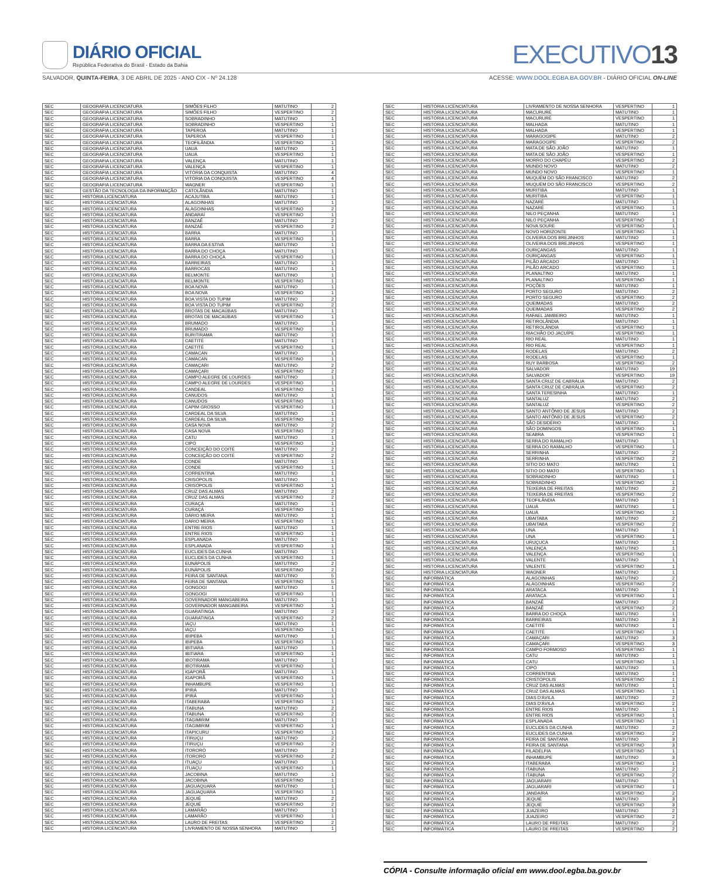DIÁRIO OFICIAL
República Federativa do Brasil - Estado da Bahia
EXECUTIVO13
SALVADOR, QUINTA-FEIRA, 3 DE ABRIL DE 2025 - ANO CIX - Nº 24.128 ACESSE: WWW.DOOL.EGBA.BA.GOV.BR - DIÁRIO OFICIAL ON-LINE
| SEC | GEOGRAFIA LICENCIATURA | SIMÕES FILHO | MATUTINO | 2 |
| SEC | GEOGRAFIA LICENCIATURA | SIMÕES FILHO | VESPERTINO | 2 |
| SEC | GEOGRAFIA LICENCIATURA | SOBRADINHO | MATUTINO | 1 |
| SEC | GEOGRAFIA LICENCIATURA | SOBRADINHO | VESPERTINO | 1 |
| SEC | GEOGRAFIA LICENCIATURA | TAPEROÁ | MATUTINO | 1 |
| SEC | GEOGRAFIA LICENCIATURA | TAPEROÁ | VESPERTINO | 1 |
| SEC | GEOGRAFIA LICENCIATURA | TEOFILÂNDIA | VESPERTINO | 1 |
| SEC | GEOGRAFIA LICENCIATURA | UAUÁ | MATUTINO | 1 |
| SEC | GEOGRAFIA LICENCIATURA | UAUÁ | VESPERTINO | 1 |
| SEC | GEOGRAFIA LICENCIATURA | VALENÇA | MATUTINO | 1 |
| SEC | GEOGRAFIA LICENCIATURA | VALENÇA | VESPERTINO | 1 |
| SEC | GEOGRAFIA LICENCIATURA | VITÓRIA DA CONQUISTA | MATUTINO | 4 |
| SEC | GEOGRAFIA LICENCIATURA | VITÓRIA DA CONQUISTA | VESPERTINO | 4 |
| SEC | GEOGRAFIA LICENCIATURA | WAGNER | VESPERTINO | 1 |
| SEC | GESTÃO DA TECNOLOGIA DA INFORMAÇÃO | CATOLÂNDIA | MATUTINO | 1 |
| SEC | HISTÓRIA LICENCIATURA | ACAJUTIBA | MATUTINO | 1 |
| SEC | HISTÓRIA LICENCIATURA | ALAGOINHAS | MATUTINO | 1 |
| SEC | HISTÓRIA LICENCIATURA | ALAGOINHAS | VESPERTINO | 2 |
| SEC | HISTÓRIA LICENCIATURA | ANDARAÍ | VESPERTINO | 1 |
| SEC | HISTÓRIA LICENCIATURA | BANZAÊ | MATUTINO | 2 |
| SEC | HISTÓRIA LICENCIATURA | BANZAÊ | VESPERTINO | 2 |
| SEC | HISTÓRIA LICENCIATURA | BARRA | MATUTINO | 1 |
| SEC | HISTÓRIA LICENCIATURA | BARRA | VESPERTINO | 1 |
| SEC | HISTÓRIA LICENCIATURA | BARRA DA ESTIVA | MATUTINO | 1 |
| SEC | HISTÓRIA LICENCIATURA | BARRA DO CHOÇA | MATUTINO | 1 |
| SEC | HISTÓRIA LICENCIATURA | BARRA DO CHOÇA | VESPERTINO | 1 |
| SEC | HISTÓRIA LICENCIATURA | BARREIRAS | MATUTINO | 1 |
| SEC | HISTÓRIA LICENCIATURA | BARROCAS | MATUTINO | 1 |
| SEC | HISTÓRIA LICENCIATURA | BELMONTE | MATUTINO | 1 |
| SEC | HISTÓRIA LICENCIATURA | BELMONTE | VESPERTINO | 1 |
| SEC | HISTÓRIA LICENCIATURA | BOA NOVA | MATUTINO | 1 |
| SEC | HISTÓRIA LICENCIATURA | BOA NOVA | VESPERTINO | 1 |
| SEC | HISTÓRIA LICENCIATURA | BOA VISTA DO TUPIM | MATUTINO | 2 |
| SEC | HISTÓRIA LICENCIATURA | BOA VISTA DO TUPIM | VESPERTINO | 2 |
| SEC | HISTÓRIA LICENCIATURA | BROTAS DE MACAÚBAS | MATUTINO | 1 |
| SEC | HISTÓRIA LICENCIATURA | BROTAS DE MACAÚBAS | VESPERTINO | 1 |
| SEC | HISTÓRIA LICENCIATURA | BRUMADO | MATUTINO | 1 |
| SEC | HISTÓRIA LICENCIATURA | BRUMADO | VESPERTINO | 1 |
| SEC | HISTÓRIA LICENCIATURA | BURITIRAMA | MATUTINO | 1 |
| SEC | HISTÓRIA LICENCIATURA | CAETITÉ | MATUTINO | 1 |
| SEC | HISTÓRIA LICENCIATURA | CAETITÉ | VESPERTINO | 1 |
| SEC | HISTÓRIA LICENCIATURA | CAMACAN | MATUTINO | 1 |
| SEC | HISTÓRIA LICENCIATURA | CAMACAN | VESPERTINO | 1 |
| SEC | HISTÓRIA LICENCIATURA | CAMAÇARI | MATUTINO | 2 |
| SEC | HISTÓRIA LICENCIATURA | CAMAÇARI | VESPERTINO | 2 |
| SEC | HISTÓRIA LICENCIATURA | CAMPO ALEGRE DE LOURDES | MATUTINO | 1 |
| SEC | HISTÓRIA LICENCIATURA | CAMPO ALEGRE DE LOURDES | VESPERTINO | 1 |
| SEC | HISTÓRIA LICENCIATURA | CANDEAL | VESPERTINO | 1 |
| SEC | HISTÓRIA LICENCIATURA | CANUDOS | MATUTINO | 1 |
| SEC | HISTÓRIA LICENCIATURA | CANUDOS | VESPERTINO | 1 |
| SEC | HISTÓRIA LICENCIATURA | CAPIM GROSSO | VESPERTINO | 1 |
| SEC | HISTÓRIA LICENCIATURA | CARDEAL DA SILVA | MATUTINO | 1 |
| SEC | HISTÓRIA LICENCIATURA | CARDEAL DA SILVA | VESPERTINO | 1 |
| SEC | HISTÓRIA LICENCIATURA | CASA NOVA | MATUTINO | 2 |
| SEC | HISTÓRIA LICENCIATURA | CASA NOVA | VESPERTINO | 2 |
| SEC | HISTÓRIA LICENCIATURA | CATU | MATUTINO | 1 |
| SEC | HISTÓRIA LICENCIATURA | CIPÓ | VESPERTINO | 1 |
| SEC | HISTÓRIA LICENCIATURA | CONCEIÇÃO DO COITÉ | MATUTINO | 2 |
| SEC | HISTÓRIA LICENCIATURA | CONCEIÇÃO DO COITÉ | VESPERTINO | 2 |
| SEC | HISTÓRIA LICENCIATURA | CONDE | MATUTINO | 1 |
| SEC | HISTÓRIA LICENCIATURA | CONDE | VESPERTINO | 1 |
| SEC | HISTÓRIA LICENCIATURA | CORRENTINA | MATUTINO | 1 |
| SEC | HISTÓRIA LICENCIATURA | CRISÓPOLIS | MATUTINO | 1 |
| SEC | HISTÓRIA LICENCIATURA | CRISÓPOLIS | VESPERTINO | 1 |
| SEC | HISTÓRIA LICENCIATURA | CRUZ DAS ALMAS | MATUTINO | 2 |
| SEC | HISTÓRIA LICENCIATURA | CRUZ DAS ALMAS | VESPERTINO | 2 |
| SEC | HISTÓRIA LICENCIATURA | CURAÇÁ | MATUTINO | 1 |
| SEC | HISTÓRIA LICENCIATURA | CURAÇÁ | VESPERTINO | 1 |
| SEC | HISTÓRIA LICENCIATURA | DÁRIO MEIRA | MATUTINO | 1 |
| SEC | HISTÓRIA LICENCIATURA | DÁRIO MEIRA | VESPERTINO | 1 |
| SEC | HISTÓRIA LICENCIATURA | ENTRE RIOS | MATUTINO | 1 |
| SEC | HISTÓRIA LICENCIATURA | ENTRE RIOS | VESPERTINO | 1 |
| SEC | HISTÓRIA LICENCIATURA | ESPLANADA | MATUTINO | 1 |
| SEC | HISTÓRIA LICENCIATURA | ESPLANADA | VESPERTINO | 1 |
| SEC | HISTÓRIA LICENCIATURA | EUCLIDES DA CUNHA | MATUTINO | 1 |
| SEC | HISTÓRIA LICENCIATURA | EUCLIDES DA CUNHA | VESPERTINO | 1 |
| SEC | HISTÓRIA LICENCIATURA | EUNÁPOLIS | MATUTINO | 2 |
| SEC | HISTÓRIA LICENCIATURA | EUNÁPOLIS | VESPERTINO | 2 |
| SEC | HISTÓRIA LICENCIATURA | FEIRA DE SANTANA | MATUTINO | 5 |
| SEC | HISTÓRIA LICENCIATURA | FEIRA DE SANTANA | VESPERTINO | 5 |
| SEC | HISTÓRIA LICENCIATURA | GONGOGI | MATUTINO | 1 |
| SEC | HISTÓRIA LICENCIATURA | GONGOGI | VESPERTINO | 1 |
| SEC | HISTÓRIA LICENCIATURA | GOVERNADOR MANGABEIRA | MATUTINO | 1 |
| SEC | HISTÓRIA LICENCIATURA | GOVERNADOR MANGABEIRA | VESPERTINO | 1 |
| SEC | HISTÓRIA LICENCIATURA | GUARATINGA | MATUTINO | 2 |
| SEC | HISTÓRIA LICENCIATURA | GUARATINGA | VESPERTINO | 2 |
| SEC | HISTÓRIA LICENCIATURA | IAÇU | MATUTINO | 1 |
| SEC | HISTÓRIA LICENCIATURA | IAÇU | VESPERTINO | 1 |
| SEC | HISTÓRIA LICENCIATURA | IBIPEBA | MATUTINO | 1 |
| SEC | HISTÓRIA LICENCIATURA | IBIPEBA | VESPERTINO | 1 |
| SEC | HISTÓRIA LICENCIATURA | IBITIARA | MATUTINO | 1 |
| SEC | HISTÓRIA LICENCIATURA | IBITIARA | VESPERTINO | 1 |
| SEC | HISTÓRIA LICENCIATURA | IBOTIRAMA | MATUTINO | 1 |
| SEC | HISTÓRIA LICENCIATURA | IBOTIRAMA | VESPERTINO | 1 |
| SEC | HISTÓRIA LICENCIATURA | IGAPORÃ | MATUTINO | 1 |
| SEC | HISTÓRIA LICENCIATURA | IGAPORÃ | VESPERTINO | 1 |
| SEC | HISTÓRIA LICENCIATURA | INHAMBUPE | VESPERTINO | 1 |
| SEC | HISTÓRIA LICENCIATURA | IPIRÁ | MATUTINO | 1 |
| SEC | HISTÓRIA LICENCIATURA | IPIRÁ | VESPERTINO | 1 |
| SEC | HISTÓRIA LICENCIATURA | ITABERABA | VESPERTINO | 1 |
| SEC | HISTÓRIA LICENCIATURA | ITABUNA | MATUTINO | 2 |
| SEC | HISTÓRIA LICENCIATURA | ITABUNA | VESPERTINO | 2 |
| SEC | HISTÓRIA LICENCIATURA | ITAGIMIRIM | MATUTINO | 1 |
| SEC | HISTÓRIA LICENCIATURA | ITAGIMIRIM | VESPERTINO | 1 |
| SEC | HISTÓRIA LICENCIATURA | ITAPICURU | VESPERTINO | 1 |
| SEC | HISTÓRIA LICENCIATURA | ITIRUÇU | MATUTINO | 2 |
| SEC | HISTÓRIA LICENCIATURA | ITIRUÇU | VESPERTINO | 2 |
| SEC | HISTÓRIA LICENCIATURA | ITORORÓ | MATUTINO | 2 |
| SEC | HISTÓRIA LICENCIATURA | ITORORÓ | VESPERTINO | 2 |
| SEC | HISTÓRIA LICENCIATURA | ITUAÇU | MATUTINO | 1 |
| SEC | HISTÓRIA LICENCIATURA | ITUAÇU | VESPERTINO | 1 |
| SEC | HISTÓRIA LICENCIATURA | JACOBINA | MATUTINO | 1 |
| SEC | HISTÓRIA LICENCIATURA | JACOBINA | VESPERTINO | 1 |
| SEC | HISTÓRIA LICENCIATURA | JAGUAQUARA | MATUTINO | 1 |
| SEC | HISTÓRIA LICENCIATURA | JAGUAQUARA | VESPERTINO | 1 |
| SEC | HISTÓRIA LICENCIATURA | JEQUIÉ | MATUTINO | 2 |
| SEC | HISTÓRIA LICENCIATURA | JEQUIÉ | VESPERTINO | 2 |
| SEC | HISTÓRIA LICENCIATURA | LAMARÃO | MATUTINO | 1 |
| SEC | HISTÓRIA LICENCIATURA | LAMARÃO | VESPERTINO | 1 |
| SEC | HISTÓRIA LICENCIATURA | LAURO DE FREITAS | VESPERTINO | 2 |
| SEC | HISTÓRIA LICENCIATURA | LIVRAMENTO DE NOSSA SENHORA | MATUTINO | 1 |
| SEC | HISTÓRIA LICENCIATURA | LIVRAMENTO DE NOSSA SENHORA | VESPERTINO | 1 |
| SEC | HISTÓRIA LICENCIATURA | MACURURÉ | MATUTINO | 1 |
| SEC | HISTÓRIA LICENCIATURA | MACURURÉ | VESPERTINO | 1 |
| SEC | HISTÓRIA LICENCIATURA | MALHADA | MATUTINO | 1 |
| SEC | HISTÓRIA LICENCIATURA | MALHADA | VESPERTINO | 1 |
| SEC | HISTÓRIA LICENCIATURA | MARAGOGIPE | MATUTINO | 2 |
| SEC | HISTÓRIA LICENCIATURA | MARAGOGIPE | VESPERTINO | 2 |
| SEC | HISTÓRIA LICENCIATURA | MATA DE SÃO JOÃO | MATUTINO | 1 |
| SEC | HISTÓRIA LICENCIATURA | MATA DE SÃO JOÃO | VESPERTINO | 1 |
| SEC | HISTÓRIA LICENCIATURA | MORRO DO CHAPÉU | VESPERTINO | 2 |
| SEC | HISTÓRIA LICENCIATURA | MUNDO NOVO | MATUTINO | 2 |
| SEC | HISTÓRIA LICENCIATURA | MUNDO NOVO | VESPERTINO | 1 |
| SEC | HISTÓRIA LICENCIATURA | MUQUÉM DO SÃO FRANCISCO | MATUTINO | 2 |
| SEC | HISTÓRIA LICENCIATURA | MUQUÉM DO SÃO FRANCISCO | VESPERTINO | 2 |
| SEC | HISTÓRIA LICENCIATURA | MURITIBA | MATUTINO | 1 |
| SEC | HISTÓRIA LICENCIATURA | MURITIBA | VESPERTINO | 1 |
| SEC | HISTÓRIA LICENCIATURA | NAZARÉ | MATUTINO | 1 |
| SEC | HISTÓRIA LICENCIATURA | NAZARÉ | VESPERTINO | 1 |
| SEC | HISTÓRIA LICENCIATURA | NILO PEÇANHA | MATUTINO | 1 |
| SEC | HISTÓRIA LICENCIATURA | NILO PEÇANHA | VESPERTINO | 1 |
| SEC | HISTÓRIA LICENCIATURA | NOVA SOURE | VESPERTINO | 1 |
| SEC | HISTÓRIA LICENCIATURA | NOVO HORIZONTE | VESPERTINO | 1 |
| SEC | HISTÓRIA LICENCIATURA | OLIVEIRA DOS BREJINHOS | MATUTINO | 1 |
| SEC | HISTÓRIA LICENCIATURA | OLIVEIRA DOS BREJINHOS | VESPERTINO | 1 |
| SEC | HISTÓRIA LICENCIATURA | OURIÇANGAS | MATUTINO | 1 |
| SEC | HISTÓRIA LICENCIATURA | OURIÇANGAS | VESPERTINO | 1 |
| SEC | HISTÓRIA LICENCIATURA | PILÃO ARCADO | MATUTINO | 1 |
| SEC | HISTÓRIA LICENCIATURA | PILÃO ARCADO | VESPERTINO | 1 |
| SEC | HISTÓRIA LICENCIATURA | PLANALTINO | MATUTINO | 1 |
| SEC | HISTÓRIA LICENCIATURA | PLANALTINO | VESPERTINO | 1 |
| SEC | HISTÓRIA LICENCIATURA | POÇÕES | MATUTINO | 1 |
| SEC | HISTÓRIA LICENCIATURA | PORTO SEGURO | MATUTINO | 2 |
| SEC | HISTÓRIA LICENCIATURA | PORTO SEGURO | VESPERTINO | 2 |
| SEC | HISTÓRIA LICENCIATURA | QUEIMADAS | MATUTINO | 2 |
| SEC | HISTÓRIA LICENCIATURA | QUEIMADAS | VESPERTINO | 2 |
| SEC | HISTÓRIA LICENCIATURA | RAFAEL JAMBEIRO | MATUTINO | 1 |
| SEC | HISTÓRIA LICENCIATURA | RETIROLÂNDIA | MATUTINO | 1 |
| SEC | HISTÓRIA LICENCIATURA | RETIROLÂNDIA | VESPERTINO | 1 |
| SEC | HISTÓRIA LICENCIATURA | RIACHÃO DO JACUÍPE | VESPERTINO | 1 |
| SEC | HISTÓRIA LICENCIATURA | RIO REAL | MATUTINO | 1 |
| SEC | HISTÓRIA LICENCIATURA | RIO REAL | VESPERTINO | 1 |
| SEC | HISTÓRIA LICENCIATURA | RODELAS | MATUTINO | 2 |
| SEC | HISTÓRIA LICENCIATURA | RODELAS | VESPERTINO | 1 |
| SEC | HISTÓRIA LICENCIATURA | RUY BARBOSA | VESPERTINO | 2 |
| SEC | HISTÓRIA LICENCIATURA | SALVADOR | MATUTINO | 19 |
| SEC | HISTÓRIA LICENCIATURA | SALVADOR | VESPERTINO | 19 |
| SEC | HISTÓRIA LICENCIATURA | SANTA CRUZ DE CABRÁLIA | MATUTINO | 2 |
| SEC | HISTÓRIA LICENCIATURA | SANTA CRUZ DE CABRÁLIA | VESPERTINO | 2 |
| SEC | HISTÓRIA LICENCIATURA | SANTA TERESINHA | MATUTINO | 1 |
| SEC | HISTÓRIA LICENCIATURA | SANTALUZ | MATUTINO | 2 |
| SEC | HISTÓRIA LICENCIATURA | SANTALUZ | VESPERTINO | 2 |
| SEC | HISTÓRIA LICENCIATURA | SANTO ANTÔNIO DE JESUS | MATUTINO | 2 |
| SEC | HISTÓRIA LICENCIATURA | SANTO ANTÔNIO DE JESUS | VESPERTINO | 2 |
| SEC | HISTÓRIA LICENCIATURA | SÃO DESIDÉRIO | MATUTINO | 1 |
| SEC | HISTÓRIA LICENCIATURA | SÃO DOMINGOS | VESPERTINO | 1 |
| SEC | HISTÓRIA LICENCIATURA | SEABRA | VESPERTINO | 1 |
| SEC | HISTÓRIA LICENCIATURA | SERRA DO RAMALHO | MATUTINO | 1 |
| SEC | HISTÓRIA LICENCIATURA | SERRA DO RAMALHO | VESPERTINO | 1 |
| SEC | HISTÓRIA LICENCIATURA | SERRINHA | MATUTINO | 2 |
| SEC | HISTÓRIA LICENCIATURA | SERRINHA | VESPERTINO | 2 |
| SEC | HISTÓRIA LICENCIATURA | SÍTIO DO MATO | MATUTINO | 1 |
| SEC | HISTÓRIA LICENCIATURA | SÍTIO DO MATO | VESPERTINO | 1 |
| SEC | HISTÓRIA LICENCIATURA | SOBRADINHO | MATUTINO | 1 |
| SEC | HISTÓRIA LICENCIATURA | SOBRADINHO | VESPERTINO | 1 |
| SEC | HISTÓRIA LICENCIATURA | TEIXEIRA DE FREITAS | MATUTINO | 2 |
| SEC | HISTÓRIA LICENCIATURA | TEIXEIRA DE FREITAS | VESPERTINO | 2 |
| SEC | HISTÓRIA LICENCIATURA | TEOFILÂNDIA | MATUTINO | 1 |
| SEC | HISTÓRIA LICENCIATURA | UAUÁ | MATUTINO | 1 |
| SEC | HISTÓRIA LICENCIATURA | UAUÁ | VESPERTINO | 1 |
| SEC | HISTÓRIA LICENCIATURA | UBAITABA | MATUTINO | 2 |
| SEC | HISTÓRIA LICENCIATURA | UBAITABA | VESPERTINO | 2 |
| SEC | HISTÓRIA LICENCIATURA | UNA | MATUTINO | 1 |
| SEC | HISTÓRIA LICENCIATURA | UNA | VESPERTINO | 1 |
| SEC | HISTÓRIA LICENCIATURA | URUÇUCA | MATUTINO | 1 |
| SEC | HISTÓRIA LICENCIATURA | VALENÇA | MATUTINO | 1 |
| SEC | HISTÓRIA LICENCIATURA | VALENÇA | VESPERTINO | 1 |
| SEC | HISTÓRIA LICENCIATURA | VALENTE | MATUTINO | 1 |
| SEC | HISTÓRIA LICENCIATURA | VALENTE | VESPERTINO | 1 |
| SEC | HISTÓRIA LICENCIATURA | WAGNER | MATUTINO | 1 |
| SEC | INFORMÁTICA | ALAGOINHAS | MATUTINO | 2 |
| SEC | INFORMÁTICA | ALAGOINHAS | VESPERTINO | 2 |
| SEC | INFORMÁTICA | ARATACA | MATUTINO | 1 |
| SEC | INFORMÁTICA | ARATACA | VESPERTINO | 1 |
| SEC | INFORMÁTICA | BANZAÊ | MATUTINO | 2 |
| SEC | INFORMÁTICA | BANZAÊ | VESPERTINO | 2 |
| SEC | INFORMÁTICA | BARRA DO CHOÇA | MATUTINO | 1 |
| SEC | INFORMÁTICA | BARREIRAS | MATUTINO | 3 |
| SEC | INFORMÁTICA | CAETITÉ | MATUTINO | 1 |
| SEC | INFORMÁTICA | CAETITÉ | VESPERTINO | 1 |
| SEC | INFORMÁTICA | CAMAÇARI | MATUTINO | 3 |
| SEC | INFORMÁTICA | CAMAÇARI | VESPERTINO | 3 |
| SEC | INFORMÁTICA | CAMPO FORMOSO | VESPERTINO | 1 |
| SEC | INFORMÁTICA | CATU | MATUTINO | 1 |
| SEC | INFORMÁTICA | CATU | VESPERTINO | 1 |
| SEC | INFORMÁTICA | CIPÓ | MATUTINO | 1 |
| SEC | INFORMÁTICA | CORRENTINA | MATUTINO | 1 |
| SEC | INFORMÁTICA | CRISTÓPOLIS | VESPERTINO | 1 |
| SEC | INFORMÁTICA | CRUZ DAS ALMAS | MATUTINO | 1 |
| SEC | INFORMÁTICA | CRUZ DAS ALMAS | VESPERTINO | 1 |
| SEC | INFORMÁTICA | DIAS D'ÁVILA | MATUTINO | 2 |
| SEC | INFORMÁTICA | DIAS D'ÁVILA | VESPERTINO | 2 |
| SEC | INFORMÁTICA | ENTRE RIOS | MATUTINO | 1 |
| SEC | INFORMÁTICA | ENTRE RIOS | VESPERTINO | 1 |
| SEC | INFORMÁTICA | ESPLANADA | VESPERTINO | 1 |
| SEC | INFORMÁTICA | EUCLIDES DA CUNHA | MATUTINO | 2 |
| SEC | INFORMÁTICA | EUCLIDES DA CUNHA | VESPERTINO | 2 |
| SEC | INFORMÁTICA | FEIRA DE SANTANA | MATUTINO | 3 |
| SEC | INFORMÁTICA | FEIRA DE SANTANA | VESPERTINO | 3 |
| SEC | INFORMÁTICA | FILADÉLFIA | VESPERTINO | 1 |
| SEC | INFORMÁTICA | INHAMBUPE | MATUTINO | 3 |
| SEC | INFORMÁTICA | ITABERABA | VESPERTINO | 1 |
| SEC | INFORMÁTICA | ITABUNA | MATUTINO | 2 |
| SEC | INFORMÁTICA | ITABUNA | VESPERTINO | 2 |
| SEC | INFORMÁTICA | JAGUARARI | MATUTINO | 1 |
| SEC | INFORMÁTICA | JAGUARARI | VESPERTINO | 1 |
| SEC | INFORMÁTICA | JANDAÍRA | VESPERTINO | 2 |
| SEC | INFORMÁTICA | JEQUIÉ | MATUTINO | 3 |
| SEC | INFORMÁTICA | JEQUIÉ | VESPERTINO | 3 |
| SEC | INFORMÁTICA | JUAZEIRO | MATUTINO | 2 |
| SEC | INFORMÁTICA | JUAZEIRO | VESPERTINO | 2 |
| SEC | INFORMÁTICA | LAURO DE FREITAS | MATUTINO | 2 |
| SEC | INFORMÁTICA | LAURO DE FREITAS | VESPERTINO | 2 |
CÓPIA - Consulte informação oficial em www.dool.egba.ba.gov.br